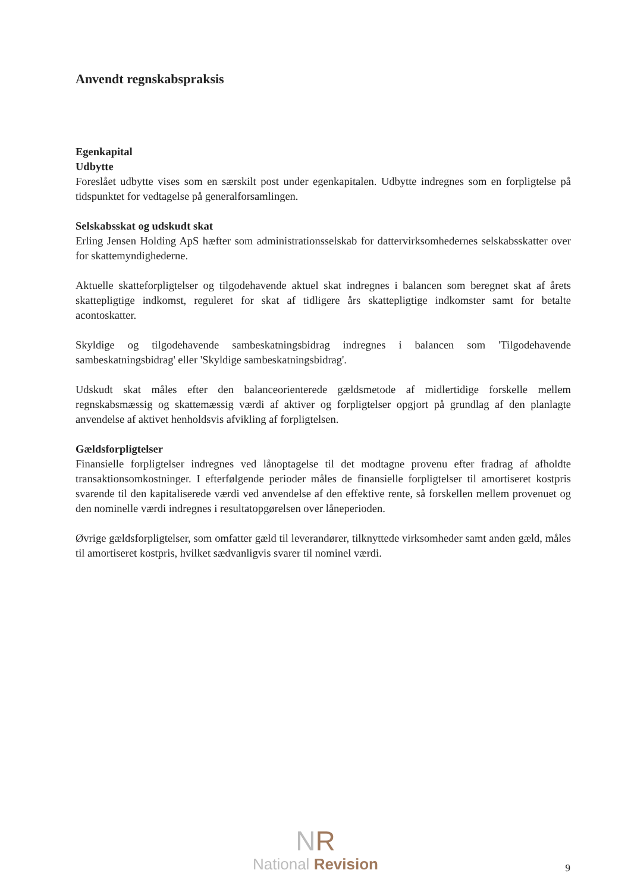Anvendt regnskabspraksis
Egenkapital
Udbytte
Foreslået udbytte vises som en særskilt post under egenkapitalen. Udbytte indregnes som en forpligtelse på tidspunktet for vedtagelse på generalforsamlingen.
Selskabsskat og udskudt skat
Erling Jensen Holding ApS hæfter som administrationsselskab for dattervirksomhedernes selskabsskatter over for skattemyndighederne.
Aktuelle skatteforpligtelser og tilgodehavende aktuel skat indregnes i balancen som beregnet skat af årets skattepligtige indkomst, reguleret for skat af tidligere års skattepligtige indkomster samt for betalte acontoskatter.
Skyldige og tilgodehavende sambeskatningsbidrag indregnes i balancen som 'Tilgodehavende sambeskatningsbidrag' eller 'Skyldige sambeskatningsbidrag'.
Udskudt skat måles efter den balanceorienterede gældsmetode af midlertidige forskelle mellem regnskabsmæssig og skattemæssig værdi af aktiver og forpligtelser opgjort på grundlag af den planlagte anvendelse af aktivet henholdsvis afvikling af forpligtelsen.
Gældsforpligtelser
Finansielle forpligtelser indregnes ved lånoptagelse til det modtagne provenu efter fradrag af afholdte transaktionsomkostninger. I efterfølgende perioder måles de finansielle forpligtelser til amortiseret kostpris svarende til den kapitaliserede værdi ved anvendelse af den effektive rente, så forskellen mellem provenuet og den nominelle værdi indregnes i resultatopgørelsen over låneperioden.
Øvrige gældsforpligtelser, som omfatter gæld til leverandører, tilknyttede virksomheder samt anden gæld, måles til amortiseret kostpris, hvilket sædvanligvis svarer til nominel værdi.
NR
National Revision
9